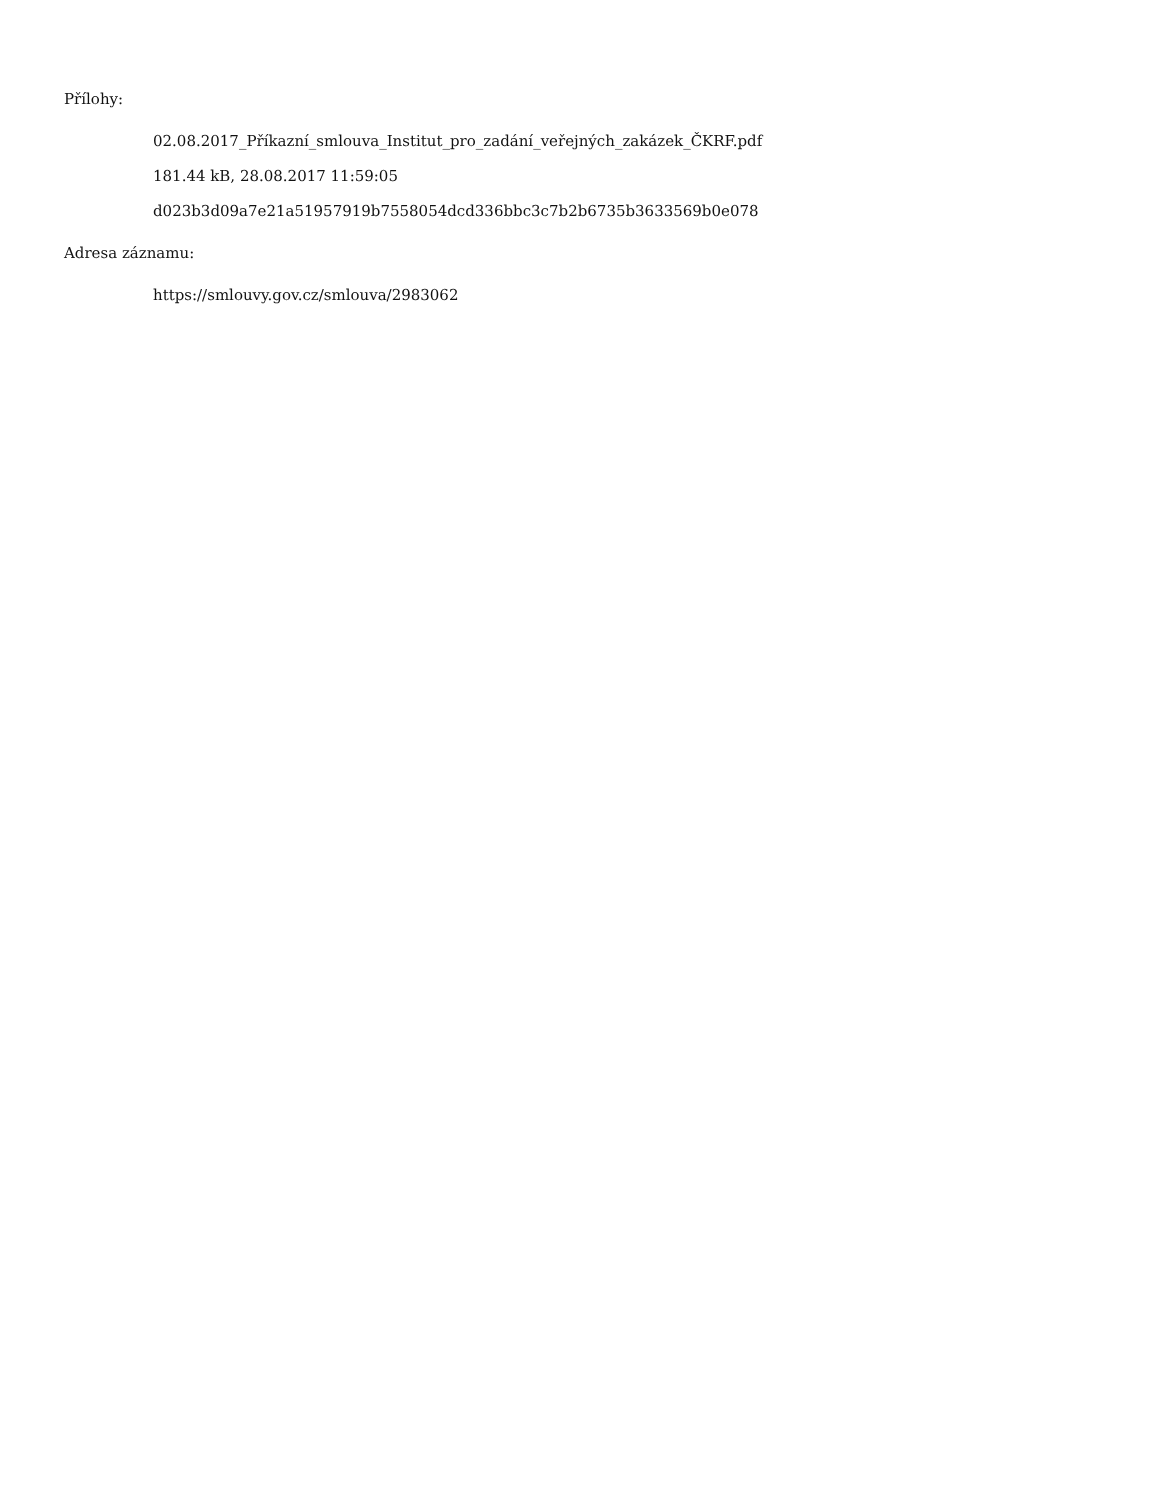Přílohy:
02.08.2017_Příkazní_smlouva_Institut_pro_zadání_veřejných_zakázek_ČKRF.pdf
181.44 kB, 28.08.2017 11:59:05
d023b3d09a7e21a51957919b7558054dcd336bbc3c7b2b6735b3633569b0e078
Adresa záznamu:
https://smlouvy.gov.cz/smlouva/2983062